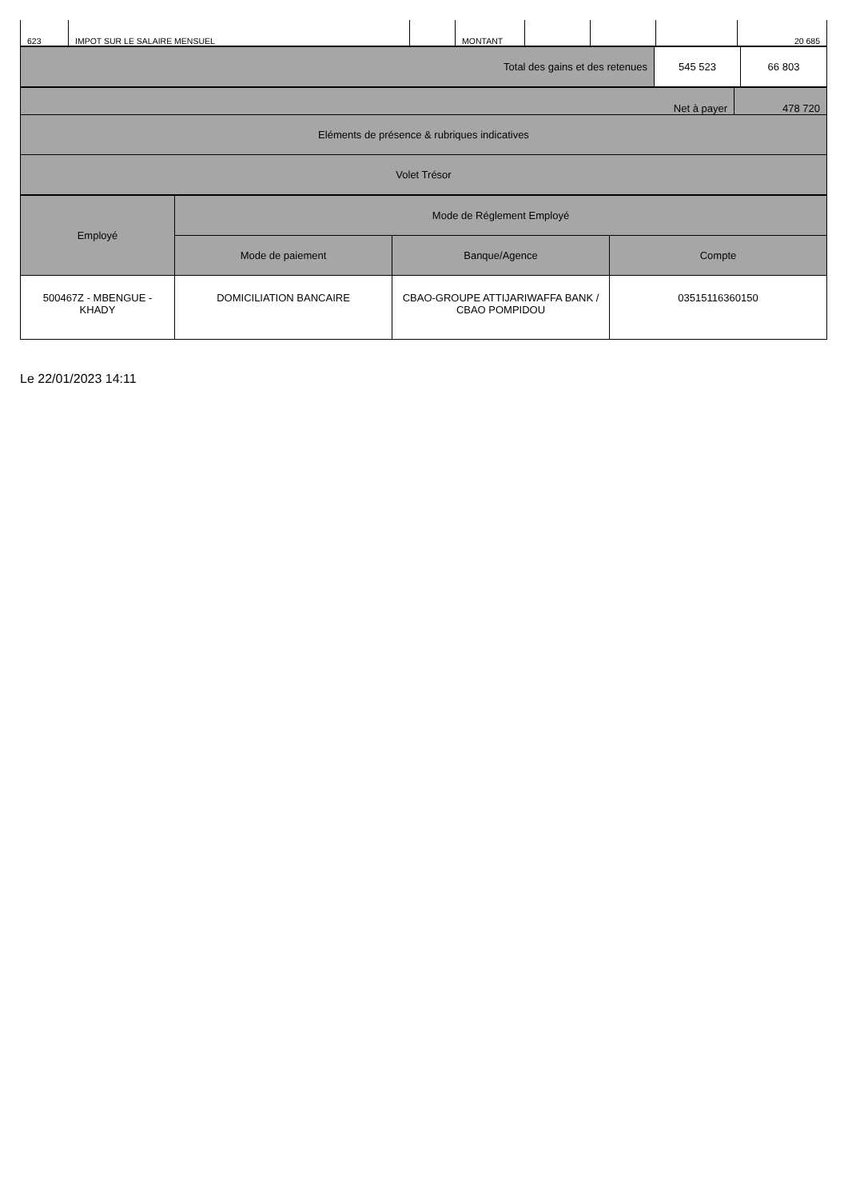| 623 | IMPOT SUR LE SALAIRE MENSUEL | | MONTANT | | | | 20 685 |
| Total des gains et des retenues | 545 523 | 66 803 |
| Net à payer | 478 720 |
| Eléments de présence & rubriques indicatives | |
| Volet Trésor | |
| Employé | Mode de Réglement Employé | | |
| --- | --- | --- | --- |
| | Mode de paiement | Banque/Agence | Compte |
| 500467Z - MBENGUE - KHADY | DOMICILIATION BANCAIRE | CBAO-GROUPE ATTIJARIWAFFA BANK / CBAO POMPIDOU | 03515116360150 |
Le 22/01/2023 14:11